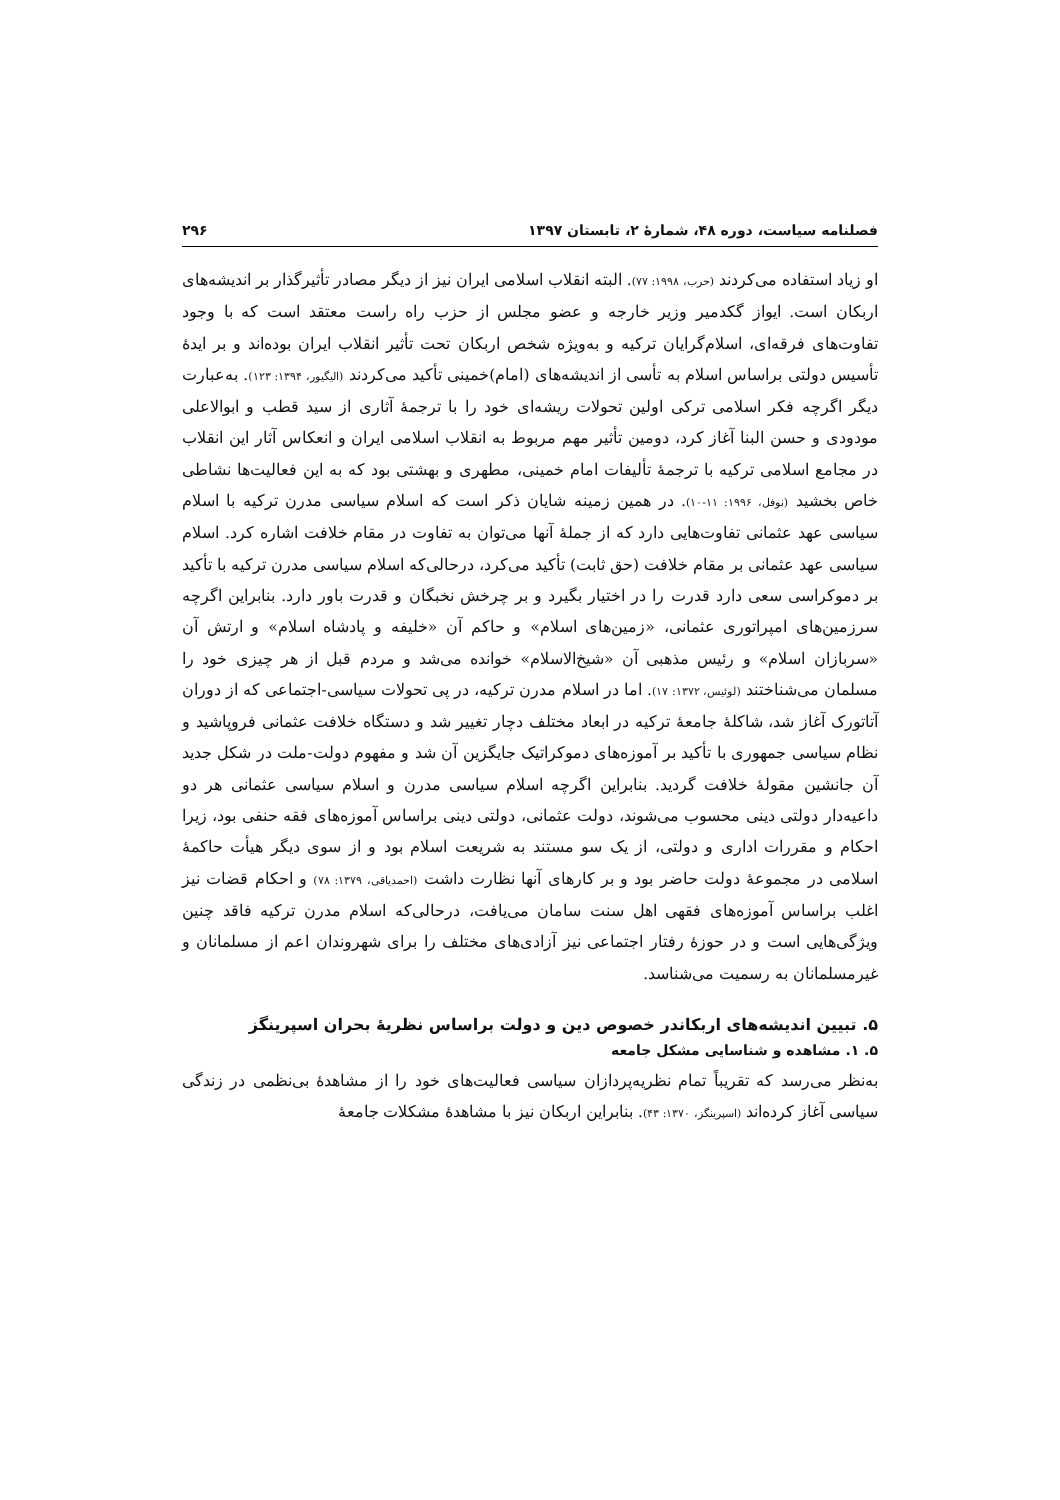فصلنامه سیاست، دوره ۴۸، شمارهٔ ۲، تابستان ۱۳۹۷ ۲۹۶
او زیاد استفاده می‌کردند (حرب، ۱۹۹۸: ۷۷). البته انقلاب اسلامی ایران نیز از دیگر مصادر تأثیرگذار بر اندیشه‌های اربکان است. ایواز گکدمیر وزیر خارجه و عضو مجلس از حزب راه راست معتقد است که با وجود تفاوت‌های فرقه‌ای، اسلام‌گرایان ترکیه و به‌ویژه شخص اربکان تحت تأثیر انقلاب ایران بوده‌اند و بر ایدهٔ تأسیس دولتی براساس اسلام به تأسی از اندیشه‌های (امام)خمینی تأکید می‌کردند (الیگیور، ۱۳۹۴: ۱۲۳). به‌عبارت دیگر اگرچه فکر اسلامی ترکی اولین تحولات ریشه‌ای خود را با ترجمهٔ آثاری از سید قطب و ابوالاعلی مودودی و حسن البنا آغاز کرد، دومین تأثیر مهم مربوط به انقلاب اسلامی ایران و انعکاس آثار این انقلاب در مجامع اسلامی ترکیه با ترجمهٔ تألیفات امام خمینی، مطهری و بهشتی بود که به این فعالیت‌ها نشاطی خاص بخشید (نوفل، ۱۹۹۶: ۱۱-۱۰). در همین زمینه شایان ذکر است که اسلام سیاسی مدرن ترکیه با اسلام سیاسی عهد عثمانی تفاوت‌هایی دارد که از جملهٔ آنها می‌توان به تفاوت در مقام خلافت اشاره کرد. اسلام سیاسی عهد عثمانی بر مقام خلافت (حق ثابت) تأکید می‌کرد، درحالی‌که اسلام سیاسی مدرن ترکیه با تأکید بر دموکراسی سعی دارد قدرت را در اختیار بگیرد و بر چرخش نخبگان و قدرت باور دارد. بنابراین اگرچه سرزمین‌های امپراتوری عثمانی، «زمین‌های اسلام» و حاکم آن «خلیفه و پادشاه اسلام» و ارتش آن «سربازان اسلام» و رئیس مذهبی آن «شیخ‌الاسلام» خوانده می‌شد و مردم قبل از هر چیزی خود را مسلمان می‌شناختند (لوئیس، ۱۳۷۲: ۱۷). اما در اسلام مدرن ترکیه، در پی تحولات سیاسی-اجتماعی که از دوران آتاتورک آغاز شد، شاکلهٔ جامعهٔ ترکیه در ابعاد مختلف دچار تغییر شد و دستگاه خلافت عثمانی فروپاشید و نظام سیاسی جمهوری با تأکید بر آموزه‌های دموکراتیک جایگزین آن شد و مفهوم دولت-ملت در شکل جدید آن جانشین مقولهٔ خلافت گردید. بنابراین اگرچه اسلام سیاسی مدرن و اسلام سیاسی عثمانی هر دو داعیه‌دار دولتی دینی محسوب می‌شوند، دولت عثمانی، دولتی دینی براساس آموزه‌های فقه حنفی بود، زیرا احکام و مقررات اداری و دولتی، از یک سو مستند به شریعت اسلام بود و از سوی دیگر هیأت حاکمهٔ اسلامی در مجموعهٔ دولت حاضر بود و بر کارهای آنها نظارت داشت (احمدیاقی، ۱۳۷۹: ۷۸) و احکام قضات نیز اغلب براساس آموزه‌های فقهی اهل سنت سامان می‌یافت، درحالی‌که اسلام مدرن ترکیه فاقد چنین ویژگی‌هایی است و در حوزهٔ رفتار اجتماعی نیز آزادی‌های مختلف را برای شهروندان اعم از مسلمانان و غیرمسلمانان به رسمیت می‌شناسد.
۵. تبیین اندیشه‌های اربکاندر خصوص دین و دولت براساس نظریهٔ بحران اسپرینگز
۵. ۱. مشاهده و شناسایی مشکل جامعه
به‌نظر می‌رسد که تقریباً تمام نظریه‌پردازان سیاسی فعالیت‌های خود را از مشاهدهٔ بی‌نظمی در زندگی سیاسی آغاز کرده‌اند (اسپرینگز، ۱۳۷۰: ۴۳). بنابراین اربکان نیز با مشاهدهٔ مشکلات جامعهٔ